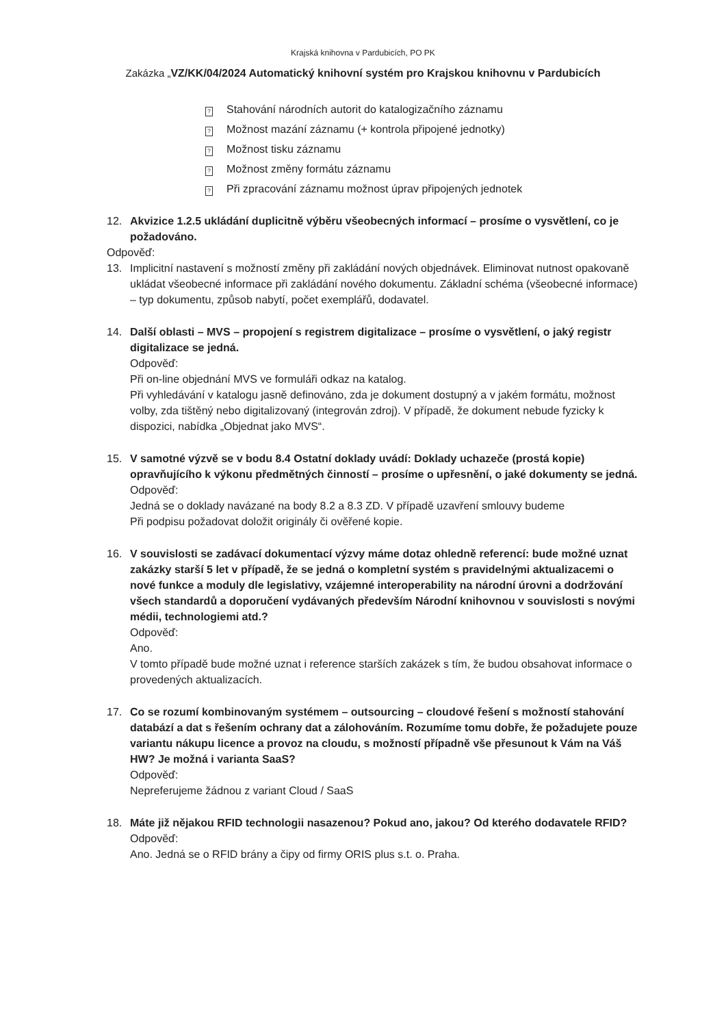Krajská knihovna v Pardubicích, PO PK
Zakázka „VZ/KK/04/2024 Automatický knihovní systém pro Krajskou knihovnu v Pardubicích
? Stahování národních autorit do katalogizačního záznamu
? Možnost mazání záznamu (+ kontrola připojené jednotky)
? Možnost tisku záznamu
? Možnost změny formátu záznamu
? Při zpracování záznamu možnost úprav připojených jednotek
12. Akvizice 1.2.5 ukládání duplicitně výběru všeobecných informací – prosíme o vysvětlení, co je požadováno.
Odpověď:
13. Implicitní nastavení s možností změny při zakládání nových objednávek. Eliminovat nutnost opakovaně ukládat všeobecné informace při zakládání nového dokumentu. Základní schéma (všeobecné informace) – typ dokumentu, způsob nabytí, počet exemplářů, dodavatel.
14. Další oblasti – MVS – propojení s registrem digitalizace – prosíme o vysvětlení, o jaký registr digitalizace se jedná.
Odpověď:
Při on-line objednání MVS ve formuláři odkaz na katalog.
Při vyhledávání v katalogu jasně definováno, zda je dokument dostupný a v jakém formátu, možnost volby, zda tištěný nebo digitalizovaný (integrován zdroj). V případě, že dokument nebude fyzicky k dispozici, nabídka „Objednat jako MVS“.
15. V samotné výzvě se v bodu 8.4 Ostatní doklady uvádí: Doklady uchazeče (prostá kopie) opravňujícího k výkonu předmětných činností – prosíme o upřesnění, o jaké dokumenty se jedná.
Odpověď:
Jedná se o doklady navázané na body 8.2 a 8.3 ZD. V případě uzavření smlouvy budeme
Při podpisu požadovat doložit originály či ověřené kopie.
16. V souvislosti se zadávací dokumentací výzvy máme dotaz ohledně referencí: bude možné uznat zakázky starší 5 let v případě, že se jedná o kompletní systém s pravidelnými aktualizacemi o nové funkce a moduly dle legislativy, vzájemné interoperability na národní úrovni a dodržování všech standardů a doporučení vydávaných především Národní knihovnou v souvislosti s novými médii, technologiemi atd.?
Odpověď:
Ano.
V tomto případě bude možné uznat i reference starších zakázek s tím, že budou obsahovat informace o provedených aktualizacích.
17. Co se rozumí kombinovaným systémem – outsourcing – cloudové řešení s možností stahování databází a dat s řešením ochrany dat a zálohováním. Rozumíme tomu dobře, že požadujete pouze variantu nákupu licence a provoz na cloudu, s možností případně vše přesunout k Vám na Váš HW? Je možná i varianta SaaS?
Odpověď:
Nepreferujeme žádnou z variant Cloud / SaaS
18. Máte již nějakou RFID technologii nasazenou? Pokud ano, jakou? Od kterého dodavatele RFID?
Odpověď:
Ano. Jedná se o RFID brány a čipy od firmy ORIS plus s.t. o. Praha.